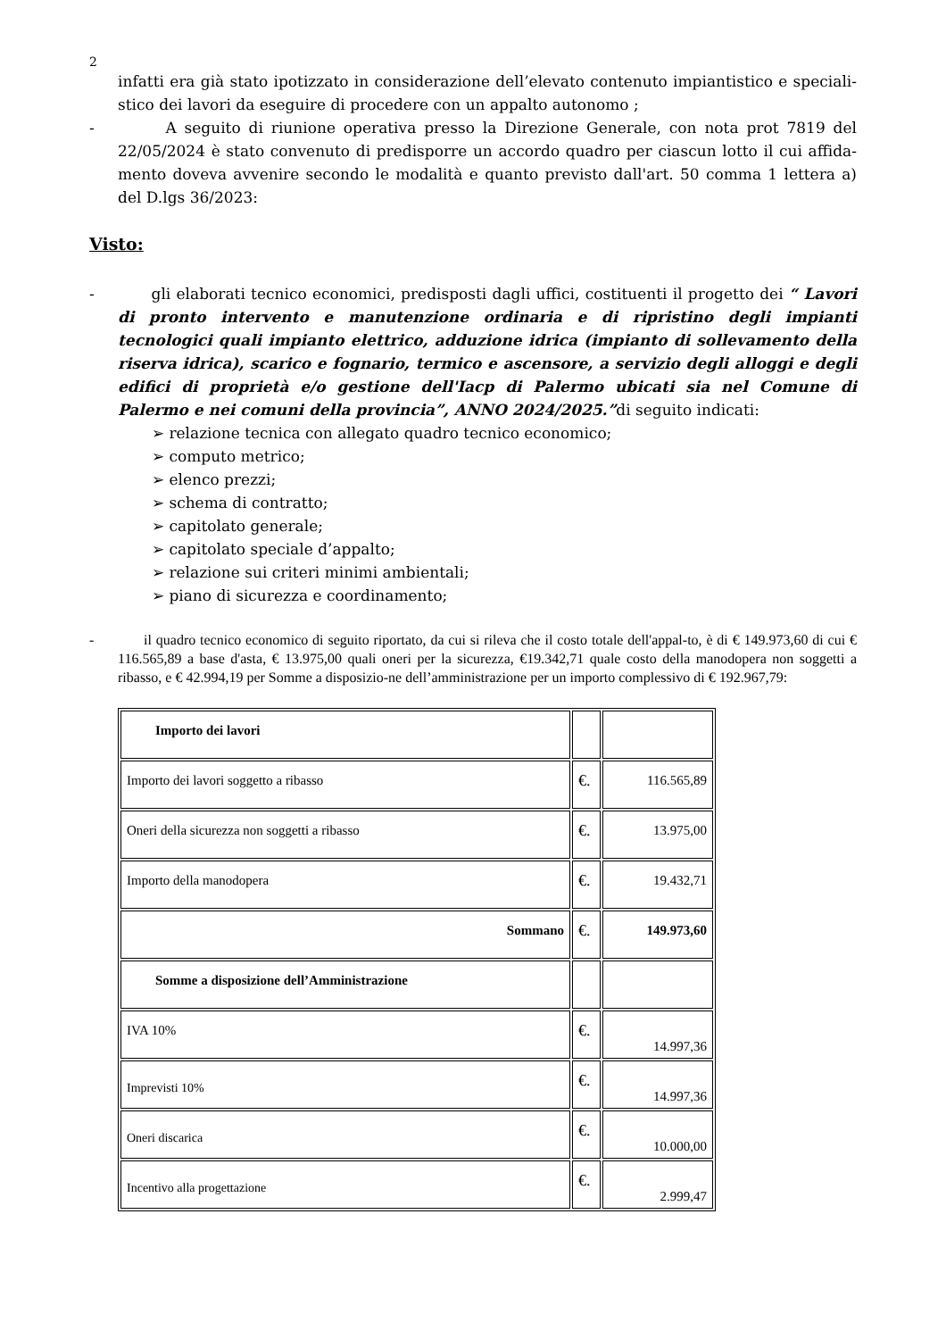2
infatti era già stato ipotizzato in considerazione dell’elevato contenuto impiantistico e speciali-stico dei lavori da eseguire di procedere con un appalto autonomo ;
- A seguito di riunione operativa presso la Direzione Generale, con nota prot 7819 del 22/05/2024 è stato convenuto di predisporre un accordo quadro per ciascun lotto il cui affida-mento doveva avvenire secondo le modalità e quanto previsto dall'art. 50 comma 1 lettera a) del D.lgs 36/2023:
Visto:
- gli elaborati tecnico economici, predisposti dagli uffici, costituenti il progetto dei “ Lavori di pronto intervento e manutenzione ordinaria e di ripristino degli impianti tecnologici quali impianto elettrico, adduzione idrica (impianto di sollevamento della riserva idrica), scarico e fognario, termico e ascensore, a servizio degli alloggi e degli edifici di proprietà e/o gestione dell'Iacp di Palermo ubicati sia nel Comune di Palermo e nei comuni della provincia”, ANNO 2024/2025.”di seguito indicati:
➢ relazione tecnica con allegato quadro tecnico economico;
➢ computo metrico;
➢ elenco prezzi;
➢ schema di contratto;
➢ capitolato generale;
➢ capitolato speciale d’appalto;
➢ relazione sui criteri minimi ambientali;
➢ piano di sicurezza e coordinamento;
- il quadro tecnico economico di seguito riportato, da cui si rileva che il costo totale dell'appal-to, è di € 149.973,60 di cui € 116.565,89 a base d'asta, € 13.975,00 quali oneri per la sicurezza, €19.342,71 quale costo della manodopera non soggetti a ribasso, e € 42.994,19 per Somme a disposizio-ne dell’amministrazione per un importo complessivo di € 192.967,79:
| Importo dei lavori | | |
| Importo dei lavori soggetto a ribasso | €. | 116.565,89 |
| Oneri della sicurezza non soggetti a ribasso | €. | 13.975,00 |
| Importo della manodopera | €. | 19.432,71 |
| Sommano | €. | 149.973,60 |
| Somme a disposizione dell’Amministrazione | | |
| IVA 10% | €. | 14.997,36 |
| Imprevisti 10% | €. | 14.997,36 |
| Oneri discarica | €. | 10.000,00 |
| Incentivo alla progettazione | €. | 2.999,47 |